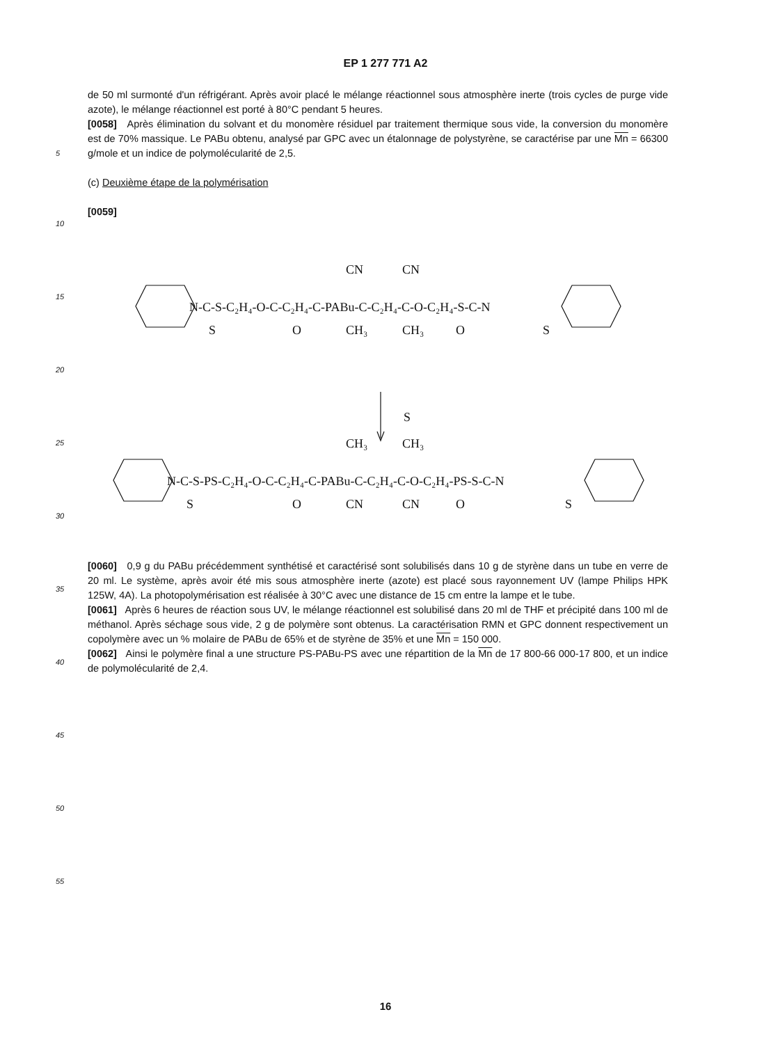EP 1 277 771 A2
de 50 ml surmonté d'un réfrigérant. Après avoir placé le mélange réactionnel sous atmosphère inerte (trois cycles de purge vide azote), le mélange réactionnel est porté à 80°C pendant 5 heures.
[0058] Après élimination du solvant et du monomère résiduel par traitement thermique sous vide, la conversion du monomère est de 70% massique. Le PABu obtenu, analysé par GPC avec un étalonnage de polystyrène, se caractérise par une Mn = 66300 g/mole et un indice de polymolécularité de 2,5.
(c) Deuxième étape de la polymérisation
[0059]
5
10
15
20
25
30
35
40
45
50
55
CN
CN
N-C-S-C₂H₄-O-C-C₂H₄-C-PABu-C-C₂H₄-C-O-C₂H₄-S-C-N
S
O
CH₃
CH₃
O
S
S
CH₃
CH₃
N-C-S-PS-C₂H₄-O-C-C₂H₄-C-PABu-C-C₂H₄-C-O-C₂H₄-PS-S-C-N
S
O
CN
CN
O
S
[0060] 0,9 g du PABu précédemment synthétisé et caractérisé sont solubilisés dans 10 g de styrène dans un tube en verre de 20 ml. Le système, après avoir été mis sous atmosphère inerte (azote) est placé sous rayonnement UV (lampe Philips HPK 125W, 4A). La photopolymérisation est réalisée à 30°C avec une distance de 15 cm entre la lampe et le tube.
[0061] Après 6 heures de réaction sous UV, le mélange réactionnel est solubilisé dans 20 ml de THF et précipité dans 100 ml de méthanol. Après séchage sous vide, 2 g de polymère sont obtenus. La caractérisation RMN et GPC donnent respectivement un copolymère avec un % molaire de PABu de 65% et de styrène de 35% et une Mn = 150 000.
[0062] Ainsi le polymère final a une structure PS-PABu-PS avec une répartition de la Mn de 17 800-66 000-17 800, et un indice de polymolécularité de 2,4.
16